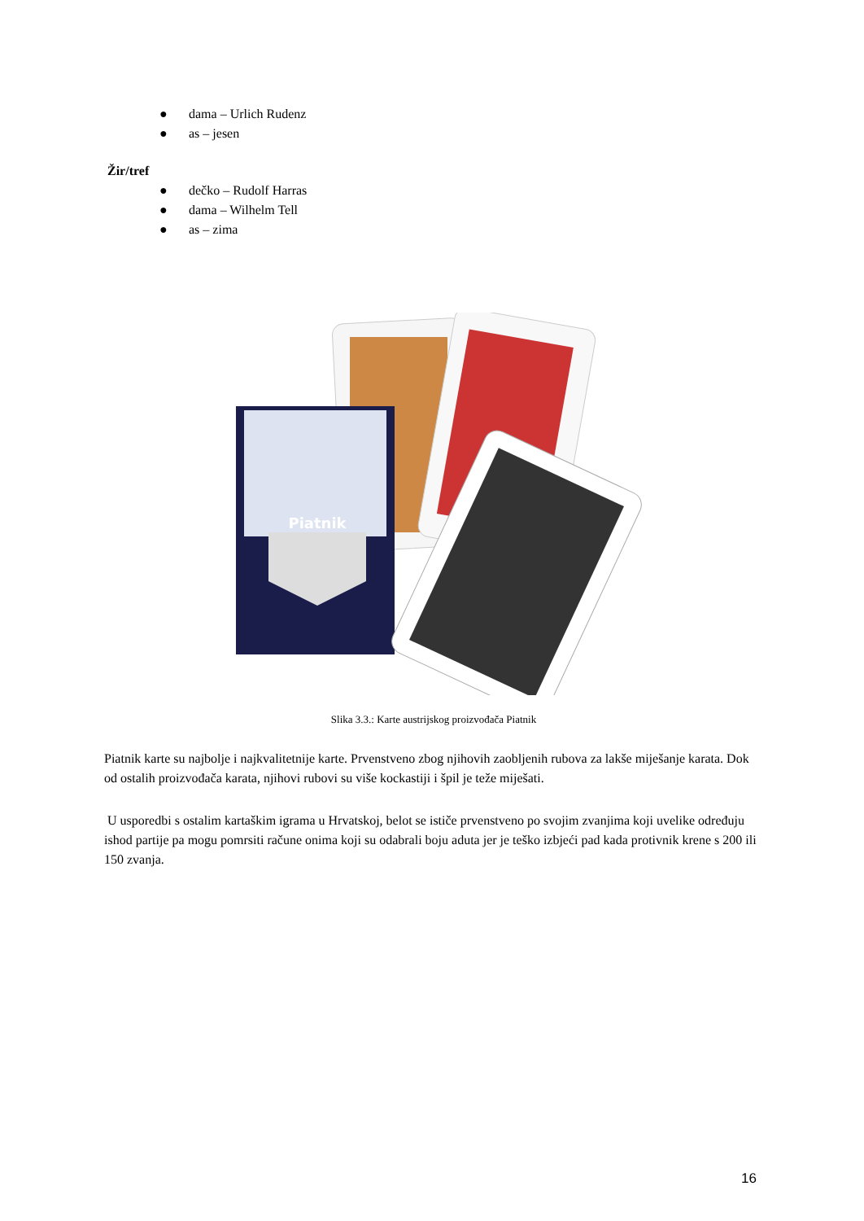● dama – Urlich Rudenz
● as – jesen
Žir/tref
● dečko – Rudolf Harras
● dama – Wilhelm Tell
● as – zima
Piatnik
Slika 3.3.: Karte austrijskog proizvođača Piatnik
Piatnik karte su najbolje i najkvalitetnije karte. Prvenstveno zbog njihovih zaobljenih rubova za lakše miješanje karata. Dok od ostalih proizvođača karata, njihovi rubovi su više kockastiji i špil je teže miješati.
U usporedbi s ostalim kartaškim igrama u Hrvatskoj, belot se ističe prvenstveno po svojim zvanjima koji uvelike određuju ishod partije pa mogu pomrsiti račune onima koji su odabrali boju aduta jer je teško izbjeći pad kada protivnik krene s 200 ili 150 zvanja.
16